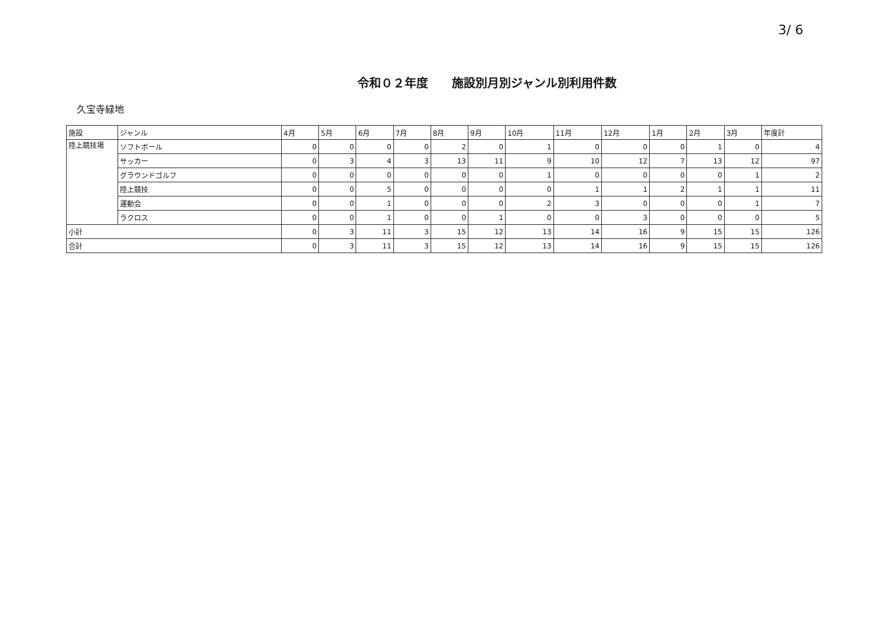3/ 6
令和０２年度　　施設別月別ジャンル別利用件数
久宝寺緑地
| 施設 | ジャンル | 4月 | 5月 | 6月 | 7月 | 8月 | 9月 | 10月 | 11月 | 12月 | 1月 | 2月 | 3月 | 年度計 |
| --- | --- | --- | --- | --- | --- | --- | --- | --- | --- | --- | --- | --- | --- | --- |
| 陸上競技場 | ソフトボール | 0 | 0 | 0 | 0 | 2 | 0 | 1 | 0 | 0 | 0 | 1 | 0 | 4 |
| | サッカー | 0 | 3 | 4 | 3 | 13 | 11 | 9 | 10 | 12 | 7 | 13 | 12 | 97 |
| | グラウンドゴルフ | 0 | 0 | 0 | 0 | 0 | 0 | 1 | 0 | 0 | 0 | 0 | 1 | 2 |
| | 陸上競技 | 0 | 0 | 5 | 0 | 0 | 0 | 0 | 1 | 1 | 2 | 1 | 1 | 11 |
| | 運動会 | 0 | 0 | 1 | 0 | 0 | 0 | 2 | 3 | 0 | 0 | 0 | 1 | 7 |
| | ラクロス | 0 | 0 | 1 | 0 | 0 | 1 | 0 | 0 | 3 | 0 | 0 | 0 | 5 |
| 小計 | | 0 | 3 | 11 | 3 | 15 | 12 | 13 | 14 | 16 | 9 | 15 | 15 | 126 |
| 合計 | | 0 | 3 | 11 | 3 | 15 | 12 | 13 | 14 | 16 | 9 | 15 | 15 | 126 |